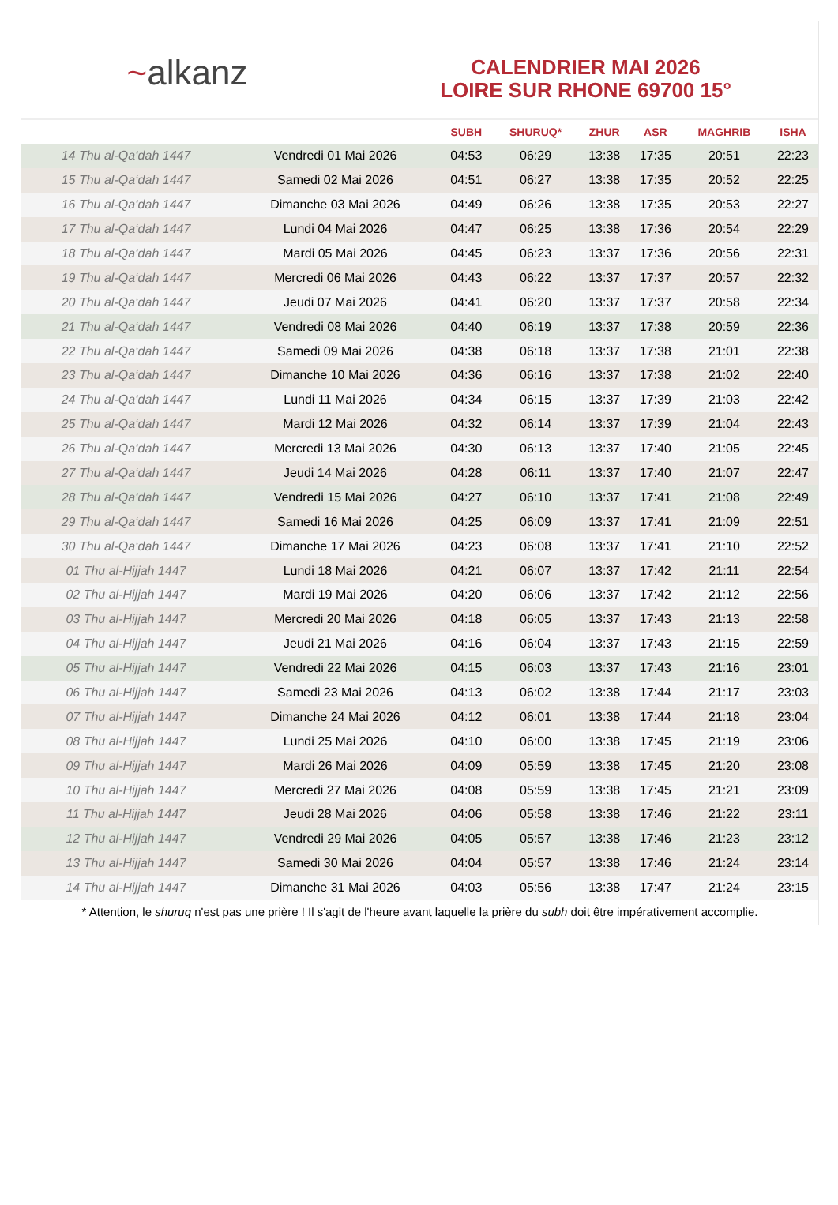~alkanz
CALENDRIER MAI 2026
LOIRE SUR RHONE 69700 15°
| | | SUBH | SHURUQ* | ZHUR | ASR | MAGHRIB | ISHA |
| --- | --- | --- | --- | --- | --- | --- | --- |
| 14 Thu al-Qa‘dah 1447 | Vendredi 01 Mai 2026 | 04:53 | 06:29 | 13:38 | 17:35 | 20:51 | 22:23 |
| 15 Thu al-Qa‘dah 1447 | Samedi 02 Mai 2026 | 04:51 | 06:27 | 13:38 | 17:35 | 20:52 | 22:25 |
| 16 Thu al-Qa‘dah 1447 | Dimanche 03 Mai 2026 | 04:49 | 06:26 | 13:38 | 17:35 | 20:53 | 22:27 |
| 17 Thu al-Qa‘dah 1447 | Lundi 04 Mai 2026 | 04:47 | 06:25 | 13:38 | 17:36 | 20:54 | 22:29 |
| 18 Thu al-Qa‘dah 1447 | Mardi 05 Mai 2026 | 04:45 | 06:23 | 13:37 | 17:36 | 20:56 | 22:31 |
| 19 Thu al-Qa‘dah 1447 | Mercredi 06 Mai 2026 | 04:43 | 06:22 | 13:37 | 17:37 | 20:57 | 22:32 |
| 20 Thu al-Qa‘dah 1447 | Jeudi 07 Mai 2026 | 04:41 | 06:20 | 13:37 | 17:37 | 20:58 | 22:34 |
| 21 Thu al-Qa‘dah 1447 | Vendredi 08 Mai 2026 | 04:40 | 06:19 | 13:37 | 17:38 | 20:59 | 22:36 |
| 22 Thu al-Qa‘dah 1447 | Samedi 09 Mai 2026 | 04:38 | 06:18 | 13:37 | 17:38 | 21:01 | 22:38 |
| 23 Thu al-Qa‘dah 1447 | Dimanche 10 Mai 2026 | 04:36 | 06:16 | 13:37 | 17:38 | 21:02 | 22:40 |
| 24 Thu al-Qa‘dah 1447 | Lundi 11 Mai 2026 | 04:34 | 06:15 | 13:37 | 17:39 | 21:03 | 22:42 |
| 25 Thu al-Qa‘dah 1447 | Mardi 12 Mai 2026 | 04:32 | 06:14 | 13:37 | 17:39 | 21:04 | 22:43 |
| 26 Thu al-Qa‘dah 1447 | Mercredi 13 Mai 2026 | 04:30 | 06:13 | 13:37 | 17:40 | 21:05 | 22:45 |
| 27 Thu al-Qa‘dah 1447 | Jeudi 14 Mai 2026 | 04:28 | 06:11 | 13:37 | 17:40 | 21:07 | 22:47 |
| 28 Thu al-Qa‘dah 1447 | Vendredi 15 Mai 2026 | 04:27 | 06:10 | 13:37 | 17:41 | 21:08 | 22:49 |
| 29 Thu al-Qa‘dah 1447 | Samedi 16 Mai 2026 | 04:25 | 06:09 | 13:37 | 17:41 | 21:09 | 22:51 |
| 30 Thu al-Qa‘dah 1447 | Dimanche 17 Mai 2026 | 04:23 | 06:08 | 13:37 | 17:41 | 21:10 | 22:52 |
| 01 Thu al-Hijjah 1447 | Lundi 18 Mai 2026 | 04:21 | 06:07 | 13:37 | 17:42 | 21:11 | 22:54 |
| 02 Thu al-Hijjah 1447 | Mardi 19 Mai 2026 | 04:20 | 06:06 | 13:37 | 17:42 | 21:12 | 22:56 |
| 03 Thu al-Hijjah 1447 | Mercredi 20 Mai 2026 | 04:18 | 06:05 | 13:37 | 17:43 | 21:13 | 22:58 |
| 04 Thu al-Hijjah 1447 | Jeudi 21 Mai 2026 | 04:16 | 06:04 | 13:37 | 17:43 | 21:15 | 22:59 |
| 05 Thu al-Hijjah 1447 | Vendredi 22 Mai 2026 | 04:15 | 06:03 | 13:37 | 17:43 | 21:16 | 23:01 |
| 06 Thu al-Hijjah 1447 | Samedi 23 Mai 2026 | 04:13 | 06:02 | 13:38 | 17:44 | 21:17 | 23:03 |
| 07 Thu al-Hijjah 1447 | Dimanche 24 Mai 2026 | 04:12 | 06:01 | 13:38 | 17:44 | 21:18 | 23:04 |
| 08 Thu al-Hijjah 1447 | Lundi 25 Mai 2026 | 04:10 | 06:00 | 13:38 | 17:45 | 21:19 | 23:06 |
| 09 Thu al-Hijjah 1447 | Mardi 26 Mai 2026 | 04:09 | 05:59 | 13:38 | 17:45 | 21:20 | 23:08 |
| 10 Thu al-Hijjah 1447 | Mercredi 27 Mai 2026 | 04:08 | 05:59 | 13:38 | 17:45 | 21:21 | 23:09 |
| 11 Thu al-Hijjah 1447 | Jeudi 28 Mai 2026 | 04:06 | 05:58 | 13:38 | 17:46 | 21:22 | 23:11 |
| 12 Thu al-Hijjah 1447 | Vendredi 29 Mai 2026 | 04:05 | 05:57 | 13:38 | 17:46 | 21:23 | 23:12 |
| 13 Thu al-Hijjah 1447 | Samedi 30 Mai 2026 | 04:04 | 05:57 | 13:38 | 17:46 | 21:24 | 23:14 |
| 14 Thu al-Hijjah 1447 | Dimanche 31 Mai 2026 | 04:03 | 05:56 | 13:38 | 17:47 | 21:24 | 23:15 |
* Attention, le shuruq n'est pas une prière ! Il s'agit de l'heure avant laquelle la prière du subh doit être impérativement accomplie.